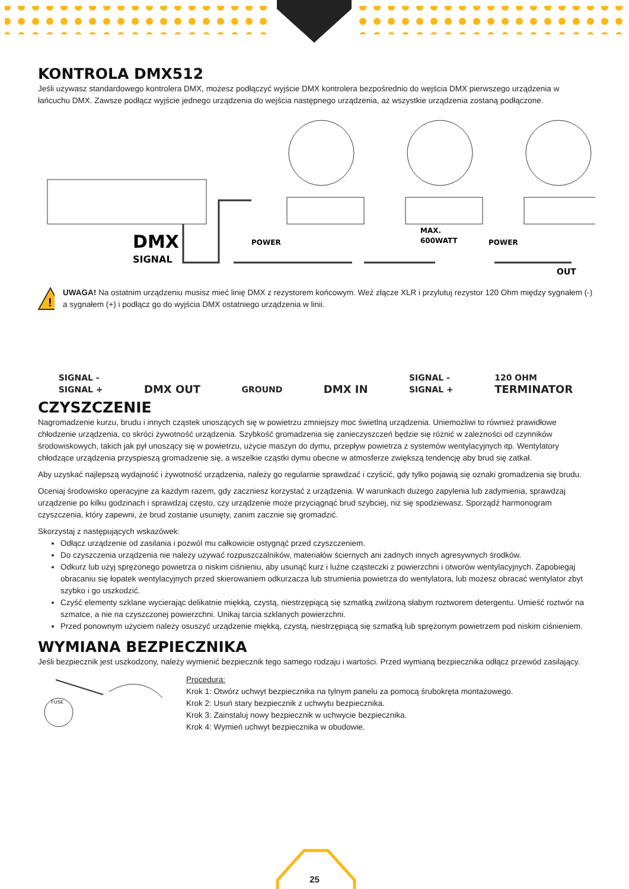KONTROLA DMX512
Jeśli używasz standardowego kontrolera DMX, możesz podłączyć wyjście DMX kontrolera bezpośrednio do wejścia DMX pierwszego urządzenia w łańcuchu DMX. Zawsze podłącz wyjście jednego urządzenia do wejścia następnego urządzenia, aż wszystkie urządzenia zostaną podłączone.
DMX
SIGNAL
POWER
MAX.
600WATT
POWER
OUT
!
UWAGA! Na ostatnim urządzeniu musisz mieć linię DMX z rezystorem końcowym. Weź złącze XLR i przylutuj rezystor 120 Ohm między sygnałem (-) a sygnałem (+) i podłącz go do wyjścia DMX ostatniego urządzenia w linii.
SIGNAL -
SIGNAL +
DMX OUT
GROUND
DMX IN
SIGNAL -
SIGNAL +
120 OHM
TERMINATOR
CZYSZCZENIE
Nagromadzenie kurzu, brudu i innych cząstek unoszących się w powietrzu zmniejszy moc świetlną urządzenia. Uniemożliwi to również prawidłowe chłodzenie urządzenia, co skróci żywotność urządzenia. Szybkość gromadzenia się zanieczyszczeń będzie się różnić w zależności od czynników środowiskowych, takich jak pył unoszący się w powietrzu, użycie maszyn do dymu, przepływ powietrza z systemów wentylacyjnych itp. Wentylatory chłodzące urządzenia przyspieszą gromadzenie się, a wszelkie cząstki dymu obecne w atmosferze zwiększą tendencję aby brud się zatkał.
Aby uzyskać najlepszą wydajność i żywotność urządzenia, należy go regularnie sprawdzać i czyścić, gdy tylko pojawią się oznaki gromadzenia się brudu.
Oceniaj środowisko operacyjne za każdym razem, gdy zaczniesz korzystać z urządzenia. W warunkach dużego zapylenia lub zadymienia, sprawdzaj urządzenie po kilku godzinach i sprawdzaj często, czy urządzenie może przyciągnąć brud szybciej, niż się spodziewasz. Sporządź harmonogram czyszczenia, który zapewni, że brud zostanie usunięty, zanim zacznie się gromadzić.
Skorzystaj z następujących wskazówek:
Odłącz urządzenie od zasilania i pozwól mu całkowicie ostygnąć przed czyszczeniem.
Do czyszczenia urządzenia nie należy używać rozpuszczalników, materiałów ściernych ani żadnych innych agresywnych środków.
Odkurz lub użyj sprężonego powietrza o niskim ciśnieniu, aby usunąć kurz i luźne cząsteczki z powierzchni i otworów wentylacyjnych. Zapobiegaj obracaniu się łopatek wentylacyjnych przed skierowaniem odkurzacza lub strumienia powietrza do wentylatora, lub możesz obracać wentylator zbyt szybko i go uszkodzić.
Czyść elementy szklane wycierając delikatnie miękką, czystą, niestrzępiącą się szmatką zwilżoną słabym roztworem detergentu. Umieść roztwór na szmatce, a nie na czyszczonej powierzchni. Unikaj tarcia szklanych powierzchni.
Przed ponownym użyciem należy osuszyć urządzenie miękką, czystą, niestrzępiącą się szmatką lub sprężonym powietrzem pod niskim ciśnieniem.
WYMIANA BEZPIECZNIKA
Jeśli bezpiecznik jest uszkodzony, należy wymienić bezpiecznik tego samego rodzaju i wartości. Przed wymianą bezpiecznika odłącz przewód zasilający.
FUSE
Procedura:
Krok 1: Otwórz uchwyt bezpiecznika na tylnym panelu za pomocą śrubokręta montażowego.
Krok 2: Usuń stary bezpiecznik z uchwytu bezpiecznika.
Krok 3: Zainstaluj nowy bezpiecznik w uchwycie bezpiecznika.
Krok 4: Wymień uchwyt bezpiecznika w obudowie.
25